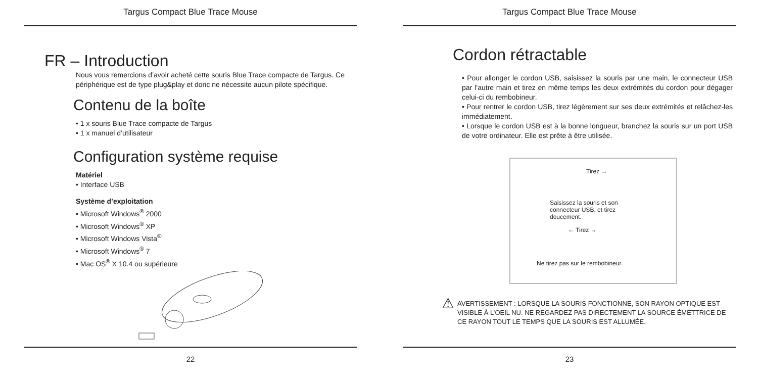Targus Compact Blue Trace Mouse
FR – Introduction
Nous vous remercions d’avoir acheté cette souris Blue Trace compacte de Targus. Ce périphérique est de type plug&play et donc ne nécessite aucun pilote spécifique.
Contenu de la boîte
• 1 x souris Blue Trace compacte de Targus
• 1 x manuel d’utilisateur
Configuration système requise
Matériel
• Interface USB
Système d’exploitation
• Microsoft Windows<sup>®</sup> 2000
• Microsoft Windows<sup>®</sup> XP
• Microsoft Windows Vista<sup>®</sup>
• Microsoft Windows<sup>®</sup> 7
• Mac OS<sup>®</sup> X 10.4 ou supérieure
22
Targus Compact Blue Trace Mouse
Cordon rétractable
• Pour allonger le cordon USB, saisissez la souris par une main, le connecteur USB par l’autre main et tirez en même temps les deux extrémités du cordon pour dégager celui-ci du rembobineur.
• Pour rentrer le cordon USB, tirez légèrement sur ses deux extrémités et relâchez-les immédiatement.
• Lorsque le cordon USB est à la bonne longueur, branchez la souris sur un port USB de votre ordinateur. Elle est prête à être utilisée.
Tirez →
Saisissez la souris et son connecteur USB, et tirez doucement.
← Tirez →
Ne tirez pas sur le rembobineur.
⚠ AVERTISSEMENT : LORSQUE LA SOURIS FONCTIONNE, SON RAYON OPTIQUE EST VISIBLE À L’OEIL NU. NE REGARDEZ PAS DIRECTEMENT LA SOURCE ÉMETTRICE DE CE RAYON TOUT LE TEMPS QUE LA SOURIS EST ALLUMÉE.
23